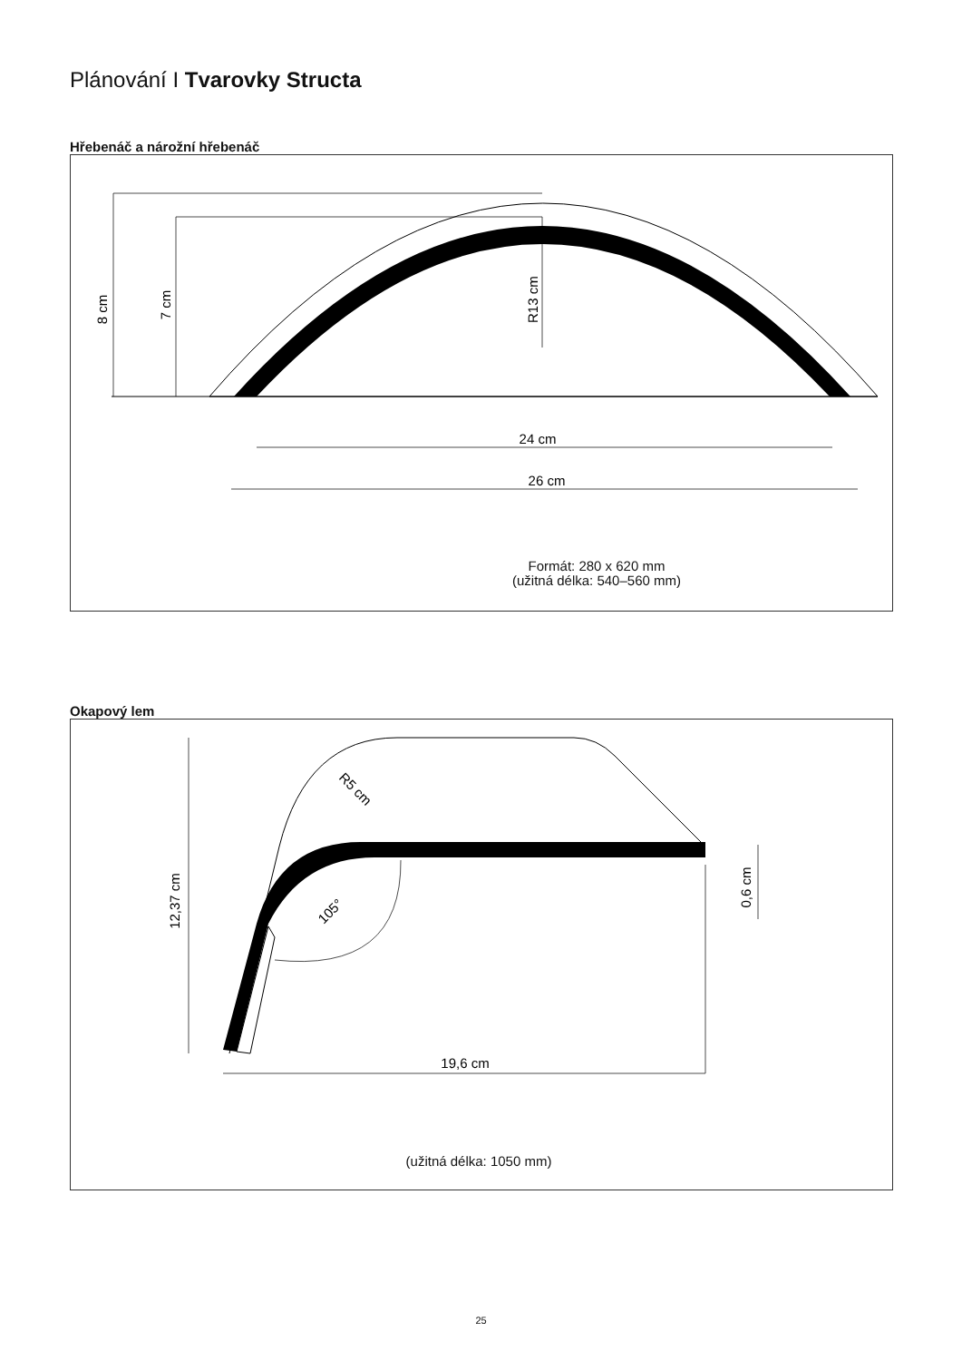Plánování I Tvarovky Structa
Hřebenáč a nárožní hřebenáč
8 cm
7 cm
R13 cm
24 cm
26 cm
Formát: 280 x 620 mm
(užitná délka: 540–560 mm)
Okapový lem
12,37 cm
0,6 cm
R5 cm
105°
19,6 cm
(užitná délka: 1050 mm)
25